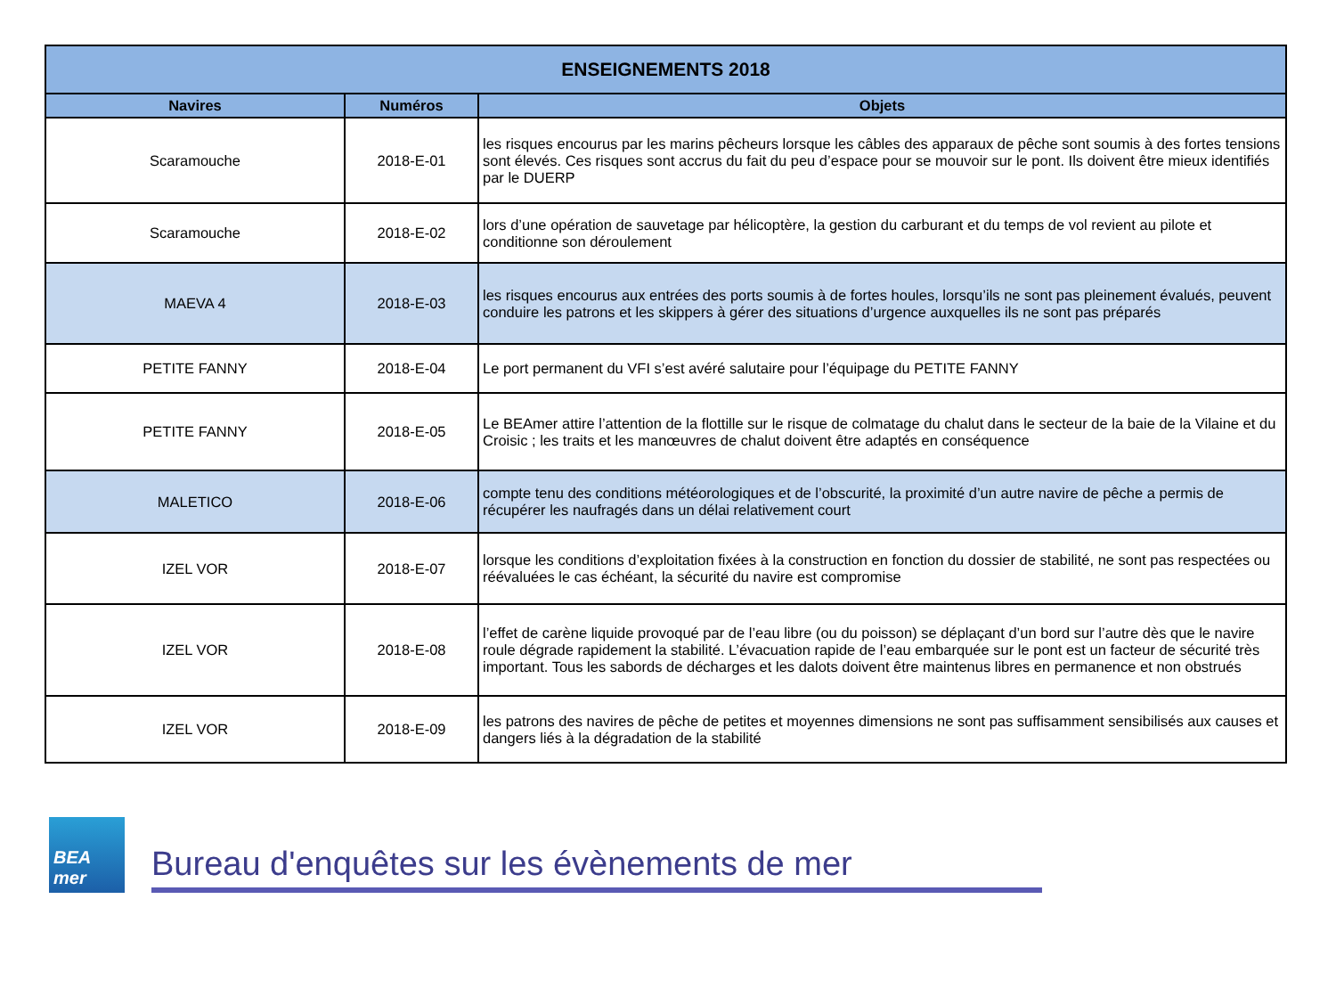| ENSEIGNEMENTS 2018 | | |
| --- | --- | --- |
| Navires | Numéros | Objets |
| Scaramouche | 2018-E-01 | les risques encourus par les marins pêcheurs lorsque les câbles des apparaux de pêche sont soumis à des fortes tensions sont élevés. Ces risques sont accrus du fait du peu d’espace pour se mouvoir sur le pont. Ils doivent être mieux identifiés par le DUERP |
| Scaramouche | 2018-E-02 | lors d’une opération de sauvetage par hélicoptère, la gestion du carburant et du temps de vol revient au pilote et conditionne son déroulement |
| MAEVA 4 | 2018-E-03 | les risques encourus aux entrées des ports soumis à de fortes houles, lorsqu’ils ne sont pas pleinement évalués, peuvent conduire les patrons et les skippers à gérer des situations d’urgence auxquelles ils ne sont pas préparés |
| PETITE FANNY | 2018-E-04 | Le port permanent du VFI s’est avéré salutaire pour l’équipage du PETITE FANNY |
| PETITE FANNY | 2018-E-05 | Le BEAmer attire l’attention de la flottille sur le risque de colmatage du chalut dans le secteur de la baie de la Vilaine et du Croisic ; les traits et les manœuvres de chalut doivent être adaptés en conséquence |
| MALETICO | 2018-E-06 | compte tenu des conditions météorologiques et de l’obscurité, la proximité d’un autre navire de pêche a permis de récupérer les naufragés dans un délai relativement court |
| IZEL VOR | 2018-E-07 | lorsque les conditions d’exploitation fixées à la construction en fonction du dossier de stabilité, ne sont pas respectées ou réévaluées le cas échéant, la sécurité du navire est compromise |
| IZEL VOR | 2018-E-08 | l’effet de carène liquide provoqué par de l’eau libre (ou du poisson) se déplaçant d’un bord sur l’autre dès que le navire roule dégrade rapidement la stabilité. L’évacuation rapide de l’eau embarquée sur le pont est un facteur de sécurité très important. Tous les sabords de décharges et les dalots doivent être maintenus libres en permanence et non obstrués |
| IZEL VOR | 2018-E-09 | les patrons des navires de pêche de petites et moyennes dimensions ne sont pas suffisamment sensibilisés aux causes et dangers liés à la dégradation de la stabilité |
BEA mer
Bureau d'enquêtes sur les évènements de mer